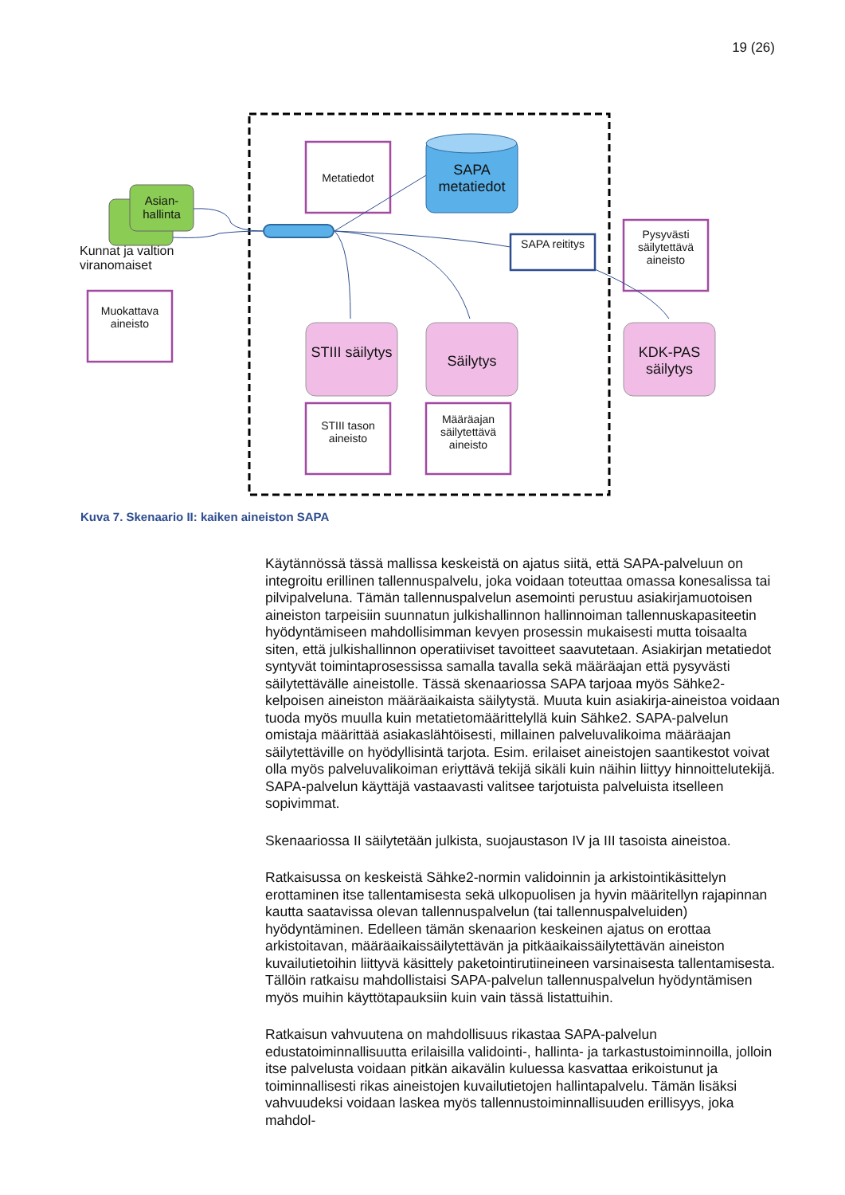19 (26)
Metatiedot
SAPA metatiedot
Asian-
hallinta
Kunnat ja valtion viranomaiset
Muokattava aineisto
SAPA reititys
Pysyvästi säilytettävä aineisto
STIII säilytys
Säilytys
KDK-PAS säilytys
STIII tason aineisto
Määräajan säilytettävä aineisto
Kuva 7. Skenaario II: kaiken aineiston SAPA
Käytännössä tässä mallissa keskeistä on ajatus siitä, että SAPA-palveluun on integroitu erillinen tallennuspalvelu, joka voidaan toteuttaa omassa konesalissa tai pilvipalveluna. Tämän tallennuspalvelun asemointi perustuu asiakirjamuotoisen aineiston tarpeisiin suunnatun julkishallinnon hallinnoiman tallennuskapasiteetin hyödyntämiseen mahdollisimman kevyen prosessin mukaisesti mutta toisaalta siten, että julkishallinnon operatiiviset tavoitteet saavutetaan. Asiakirjan metatiedot syntyvät toimintaprosessissa samalla tavalla sekä määräajan että pysyvästi säilytettävälle aineistolle. Tässä skenaariossa SAPA tarjoaa myös Sähke2-kelpoisen aineiston määräaikaista säilytystä. Muuta kuin asiakirja-aineistoa voidaan tuoda myös muulla kuin metatietomäärittelyllä kuin Sähke2. SAPA-palvelun omistaja määrittää asiakaslähtöisesti, millainen palveluvalikoima määräajan säilytettäville on hyödyllisintä tarjota. Esim. erilaiset aineistojen saantikestot voivat olla myös palveluvalikoiman eriyttävä tekijä sikäli kuin näihin liittyy hinnoittelutekijä. SAPA-palvelun käyttäjä vastaavasti valitsee tarjotuista palveluista itselleen sopivimmat.
Skenaariossa II säilytetään julkista, suojaustason IV ja III tasoista aineistoa.
Ratkaisussa on keskeistä Sähke2-normin validoinnin ja arkistointikäsittelyn erottaminen itse tallentamisesta sekä ulkopuolisen ja hyvin määritellyn rajapinnan kautta saatavissa olevan tallennuspalvelun (tai tallennuspalveluiden) hyödyntäminen. Edelleen tämän skenaarion keskeinen ajatus on erottaa arkistoitavan, määräaikaissäilytettävän ja pitkäaikaissäilytettävän aineiston kuvailutietoihin liittyvä käsittely paketointirutiineineen varsinaisesta tallentamisesta. Tällöin ratkaisu mahdollistaisi SAPA-palvelun tallennuspalvelun hyödyntämisen myös muihin käyttötapauksiin kuin vain tässä listattuihin.
Ratkaisun vahvuutena on mahdollisuus rikastaa SAPA-palvelun edustatoiminnallisuutta erilaisilla validointi-, hallinta- ja tarkastustoiminnoilla, jolloin itse palvelusta voidaan pitkän aikavälin kuluessa kasvattaa erikoistunut ja toiminnallisesti rikas aineistojen kuvailutietojen hallintapalvelu. Tämän lisäksi vahvuudeksi voidaan laskea myös tallennustoiminnallisuuden erillisyys, joka mahdol-